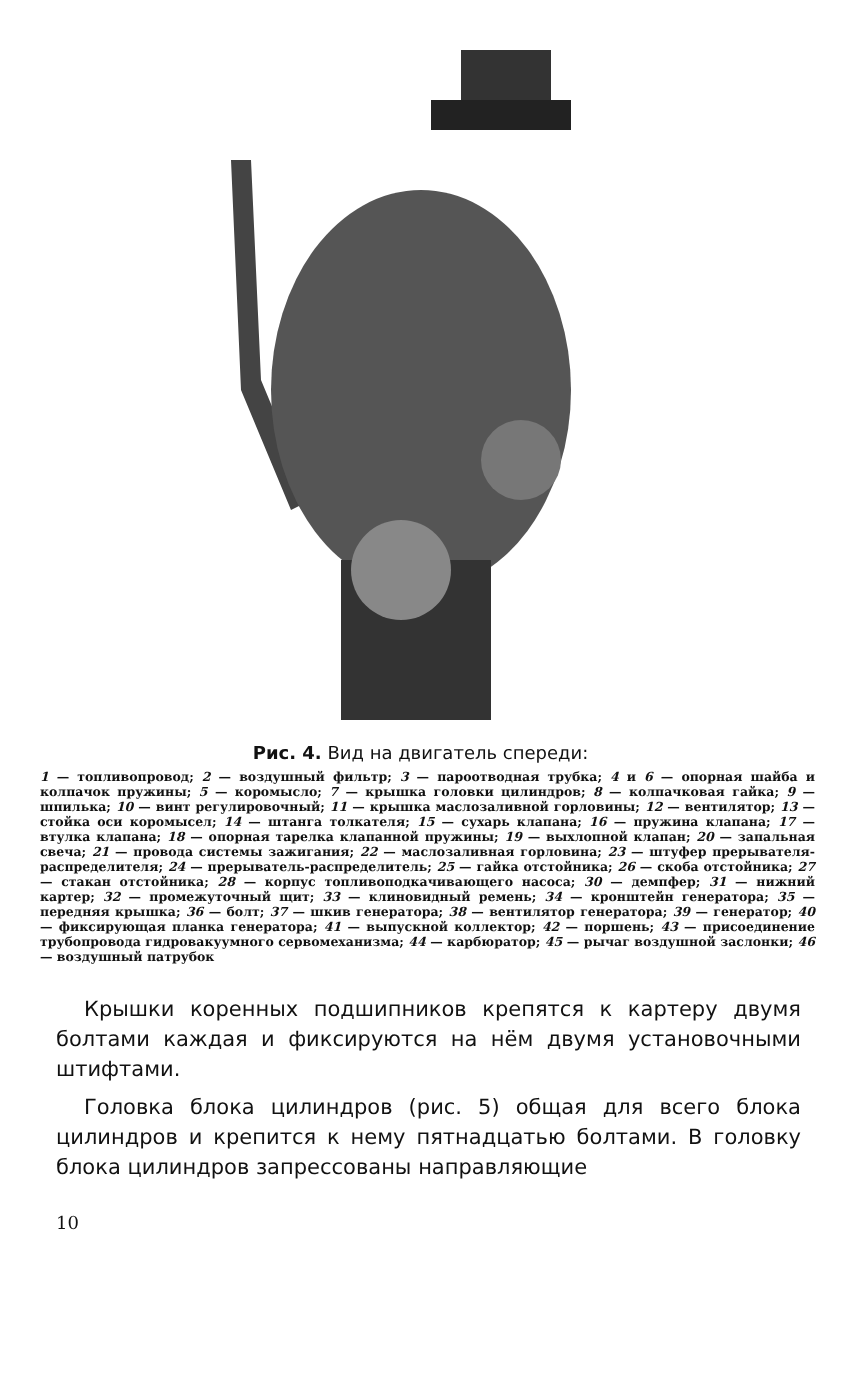Рис. 4. Вид на двигатель спереди:
1 — топливопровод; 2 — воздушный фильтр; 3 — пароотводная трубка; 4 и 6 — опорная шайба и колпачок пружины; 5 — коромысло; 7 — крышка головки цилиндров; 8 — колпачковая гайка; 9 — шпилька; 10 — винт регулировочный; 11 — крышка маслозаливной горловины; 12 — вентилятор; 13 — стойка оси коромысел; 14 — штанга толкателя; 15 — сухарь клапана; 16 — пружина клапана; 17 — втулка клапана; 18 — опорная тарелка клапанной пружины; 19 — выхлопной клапан; 20 — запальная свеча; 21 — провода системы зажигания; 22 — маслозаливная горловина; 23 — штуфер прерывателя-распределителя; 24 — прерыватель-распределитель; 25 — гайка отстойника; 26 — скоба отстойника; 27 — стакан отстойника; 28 — корпус топливоподкачивающего насоса; 30 — демпфер; 31 — нижний картер; 32 — промежуточный щит; 33 — клиновидный ремень; 34 — кронштейн генератора; 35 — передняя крышка; 36 — болт; 37 — шкив генератора; 38 — вентилятор генератора; 39 — генератор; 40 — фиксирующая планка генератора; 41 — выпускной коллектор; 42 — поршень; 43 — присоединение трубопровода гидровакуумного сервомеханизма; 44 — карбюратор; 45 — рычаг воздушной заслонки; 46 — воздушный патрубок
Крышки коренных подшипников крепятся к картеру двумя болтами каждая и фиксируются на нём двумя установочными штифтами.
Головка блока цилиндров (рис. 5) общая для всего блока цилиндров и крепится к нему пятнадцатью болтами. В головку блока цилиндров запрессованы направляющие
10